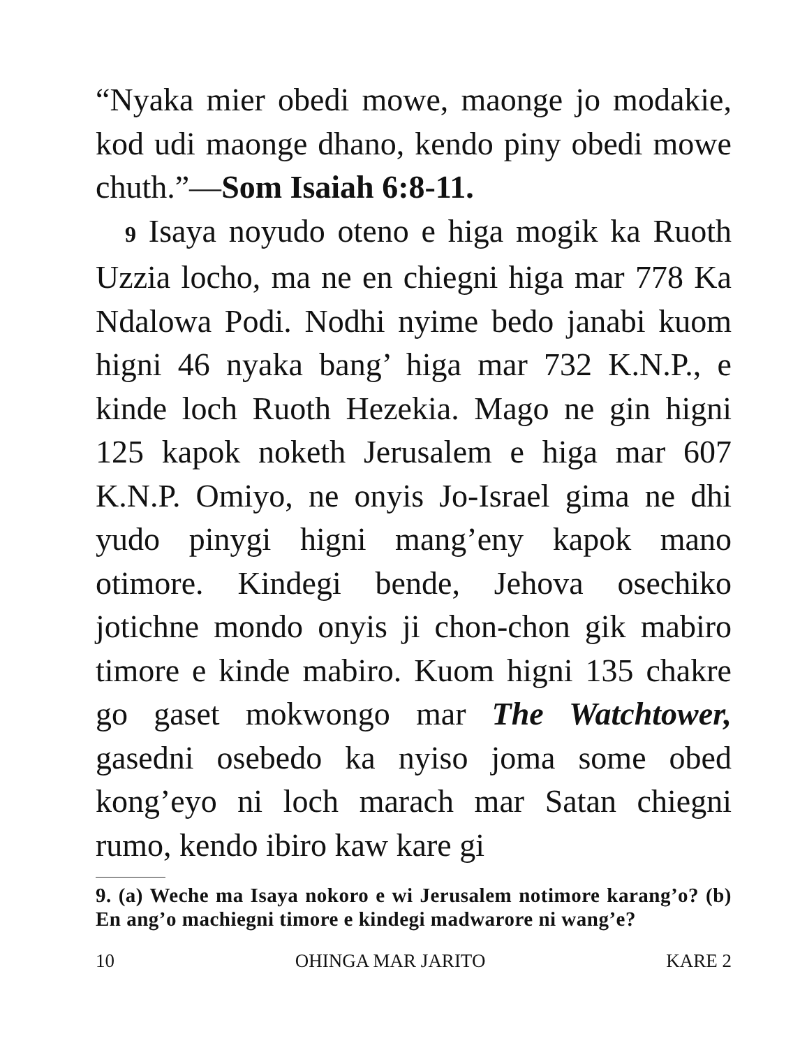“Nyaka mier obedi mowe, maonge jo modakie, kod udi maonge dhano, kendo piny obedi mowe chuth.”—Som Isaiah 6:8-11.
9 Isaya noyudo oteno e higa mogik ka Ruoth Uzzia locho, ma ne en chiegni higa mar 778 Ka Ndalowa Podi. Nodhi nyime bedo janabi kuom higni 46 nyaka bang’ higa mar 732 K.N.P., e kinde loch Ruoth Hezekia. Mago ne gin higni 125 kapok noketh Jerusalem e higa mar 607 K.N.P. Omiyo, ne onyis Jo-Israel gima ne dhi yudo pinygi higni mang’eny kapok mano otimore. Kindegi bende, Jehova osechiko jotichne mondo onyis ji chon-chon gik mabiro timore e kinde mabiro. Kuom higni 135 chakre go gaset mokwongo mar The Watchtower, gasedni osebedo ka nyiso joma some obed kong’eyo ni loch marach mar Satan chiegni rumo, kendo ibiro kaw kare gi
9. (a) Weche ma Isaya nokoro e wi Jerusalem notimore karang’o? (b) En ang’o machiegni timore e kindegi madwarore ni wang’e?
10 OHINGA MAR JARITO KARE 2